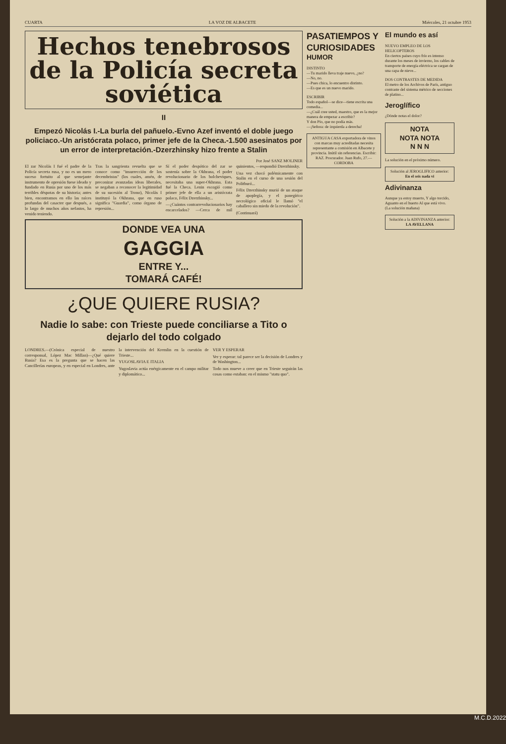CUARTA LA VOZ DE ALBACETE Miércoles, 21 octubre 1953
Hechos tenebrosos de la Policía secreta soviética
II
Empezó Nicolás I.-La burla del pañuelo.-Evno Azef inventó el doble juego policiaco.-Un aristócrata polaco, primer jefe de la Checa.-1.500 asesinatos por un error de interpretación.-Dzerzhinsky hizo frente a Stalin
Por José SANZ MOLINER
El zar Nicolás I fué el padre de la Policía secreta rusa, y no es un mero suceso fortuito al que semejante instrumento de opresión fuese ideado y fundado en Rusia por uno de los más terribles déspotas de su historia; antes bien, encontramos en ello las raíces profundas del casacter que después, a lo largo de muchos años nefastos, ha venido teniendo.
Tras la sangrienta revuelta que se conoce como "insurrección de los decembristas" (los cuales, amén, de preconizar avanzadas ideas liberales, se negaban a reconocer la legitimidad de su sucesión al Trono), Nicolás I instituyó la Okhrana, que en ruso significa "Guardia", como órgano de represión...
Sí el poder despótico del zar se sostenía sobre la Okhrana, el poder revolucionario de los bolcheviques, necesitaba una super-Okhrana. Esta fué la Checa. Lenin escogió como primer jefe de ella a un aristócrata polaco, Félix Dzerzhinsky...
—¿Cuántos contrarrevolucionarios hay encarcelados? —Cerca de mil quinientos, —respondió Dzerzhinsky.
Una vez chocó polémicamente con Stalin en el curso de una sesión del Politburó...
Félix Dzerzhinsky murió de un ataque de apoplegía, y el panegírico necrológico oficial le llamó "el caballero sin miedo de la revolución".
(Continuará)
DONDE VEA UNA
GAGGIA
ENTRE Y...
TOMARÁ CAFÉ!
¿QUE QUIERE RUSIA?
Nadie lo sabe: con Trieste puede conciliarse a Tito o dejarlo del todo colgado
LONDRES.—(Crónica especial de nuestro corresponsal, López Mac Millan)—¿Qué quiere Rusia? Esa es la pregunta que se hacen las Cancillerías europeas, y en especial en Londres, ante la intervención del Kremlin en la cuestión de Trieste...
YUGOSLAVIA E ITALIA
Yugoslavia actúa enérgicamente en el campo militar y diplomático...
VER Y ESPERAR
Ver y esperar: tal parece ser la decisión de Londres y de Washington...
Todo nos mueve a creer que en Trieste seguirán las cosas como estaban: en el mismo "statu quo".
PASATIEMPOS Y CURIOSIDADES
HUMOR
DISTINTO
—Tu marido lleva traje nuevo, ¿no?
—No, no.
—Pues chica, lo encuentro distinto.
—Es que es un nuevo marido.
ESCRIBIR
Todo español—se dice—tiene escrita una comedia...
—¿Cuál cree usted, maestro, que es la mejor manera de empezar a escribir?
Y don Pío, que no podía más.
—¡Señora: de izquierda a derecha!
ANTIGUA CASA exportadora de vinos con marcas muy acreditadas necesita representante a comisión en Albacete y provincia. Inútil sin referencias. Escribir: RAZ. Procurador. Juan Rufo, 27.—CORDOBA
El mundo es así
NUEVO EMPLEO DE LOS HELICOPTEROS
En ciertos países cuyo frío es intenso durante los meses de invierno, los cables de transporte de energía eléctrica se cargan de una capa de nieve...
DOS CONTRASTES DE MEDIDA
El metro de los Archivos de París, antiguo contraste del sistema métrico de secciones de platino...
Jeroglífico
¿Dónde notas el dolor?
NOTA
NOTA NOTA
N N N
La solución en el próximo número.
Solución al JEROGLIFICO anterior:
En el seis nada vi
Adivinanza
Aunque ya estoy muerto, Y algo torcido, Aguanto en el huerto Al que está vivo.
(La solución mañana)
Solución a la ADIVINANZA anterior:
LA AVELLANA
M.C.D.2022